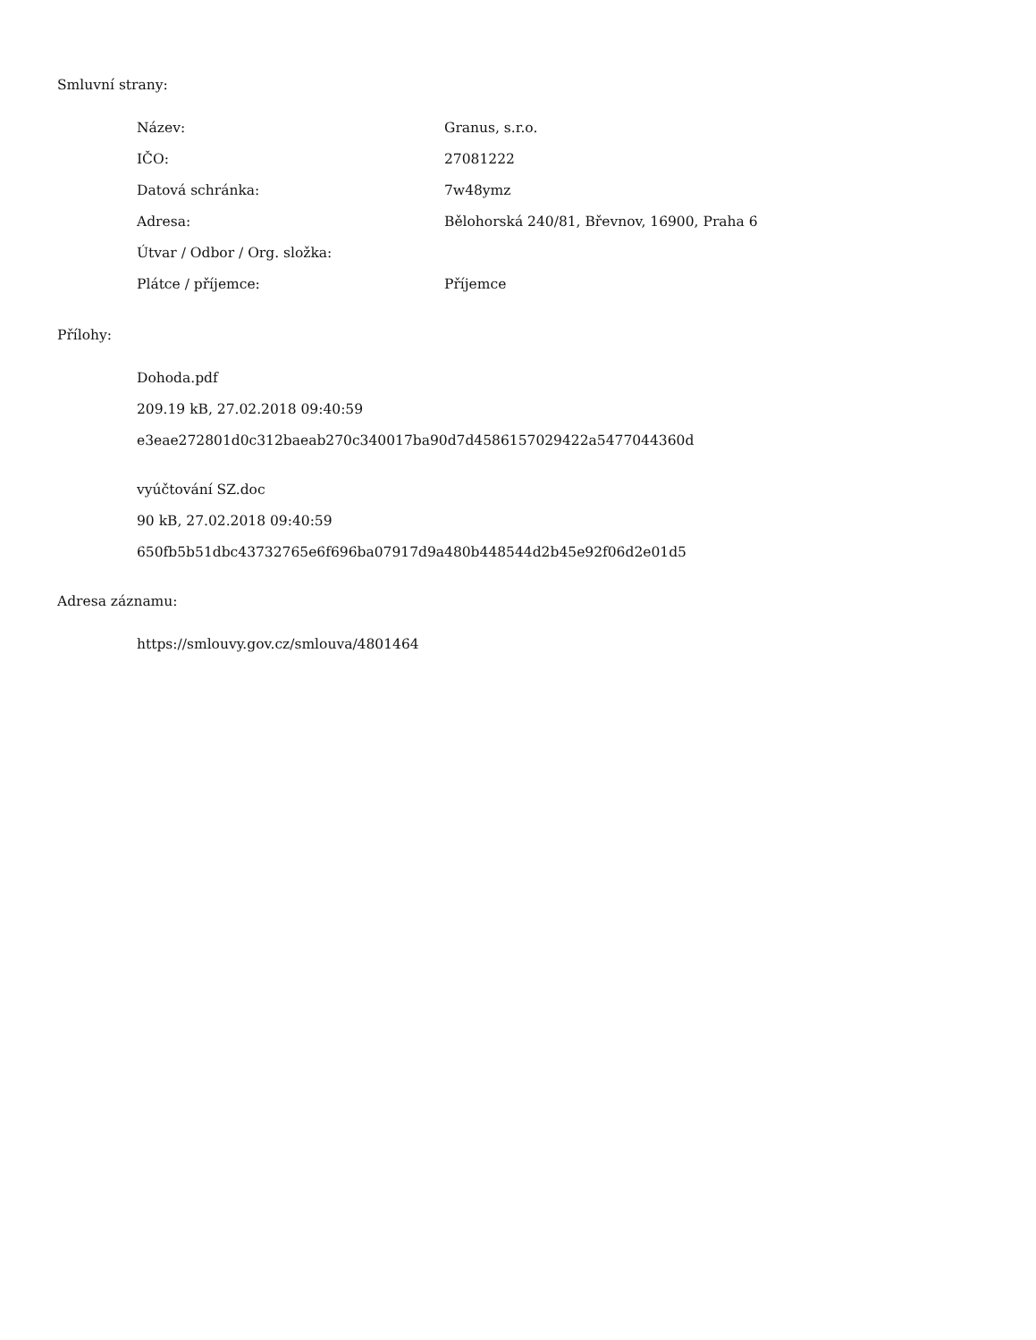Smluvní strany:
| Název: | Granus, s.r.o. |
| IČO: | 27081222 |
| Datová schránka: | 7w48ymz |
| Adresa: | Bělohorská 240/81, Břevnov, 16900, Praha 6 |
| Útvar / Odbor / Org. složka: | |
| Plátce / příjemce: | Příjemce |
Přílohy:
Dohoda.pdf
209.19 kB, 27.02.2018 09:40:59
e3eae272801d0c312baeab270c340017ba90d7d4586157029422a5477044360d
vyúčtování SZ.doc
90 kB, 27.02.2018 09:40:59
650fb5b51dbc43732765e6f696ba07917d9a480b448544d2b45e92f06d2e01d5
Adresa záznamu:
https://smlouvy.gov.cz/smlouva/4801464